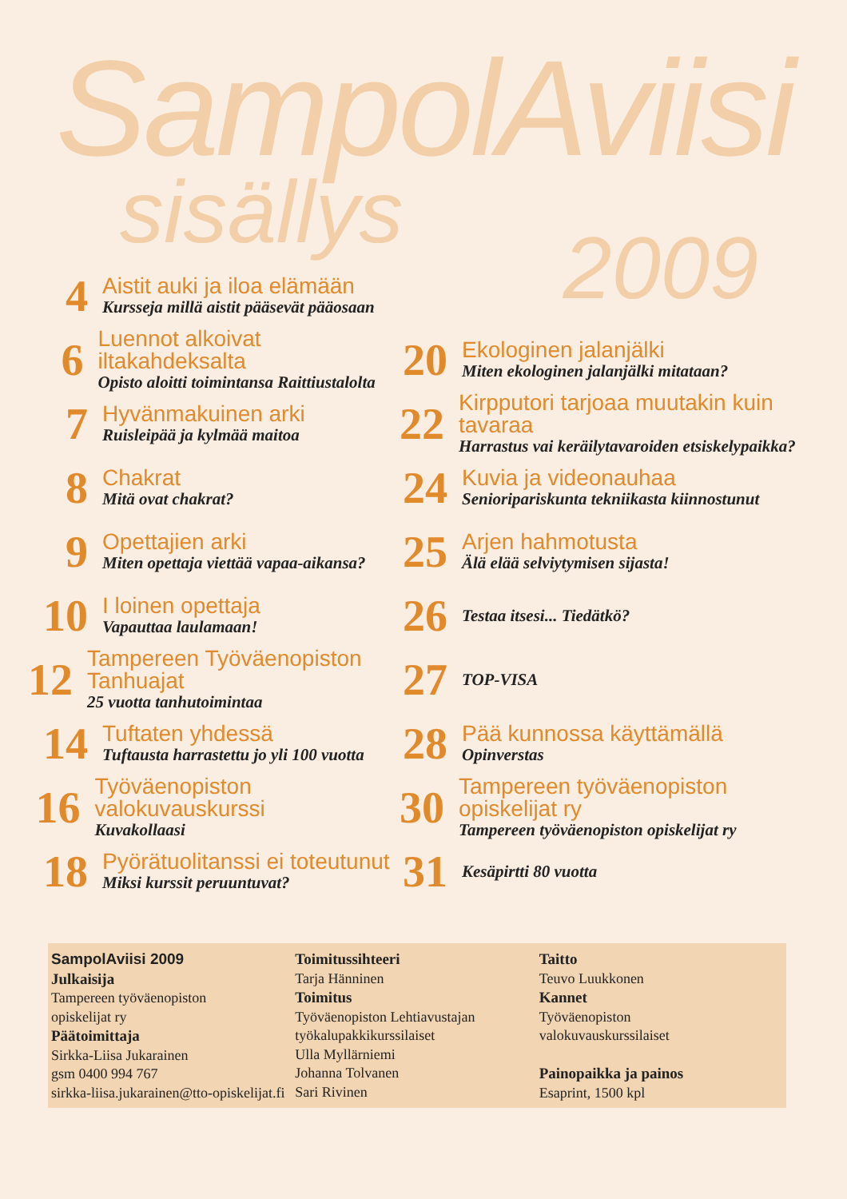SampolAviisi
sisällys
2009
4
Aistit auki ja iloa elämään
Kursseja millä aistit pääsevät pääosaan
6
Luennot alkoivat iltakahdeksalta
Opisto aloitti toimintansa Raittiustalolta
7
Hyvänmakuinen arki
Ruisleipää ja kylmää maitoa
8
Chakrat
Mitä ovat chakrat?
9
Opettajien arki
Miten opettaja viettää vapaa-aikansa?
10
I loinen opettaja
Vapauttaa laulamaan!
12
Tampereen Työväenopiston Tanhuajat
25 vuotta tanhutoimintaa
14
Tuftaten yhdessä
Tuftausta harrastettu jo yli 100 vuotta
16
Työväenopiston valokuvauskurssi
Kuvakollaasi
18
Pyörätuolitanssi ei toteutunut
Miksi kurssit peruuntuvat?
20
Ekologinen jalanjälki
Miten ekologinen jalanjälki mitataan?
22
Kirpputori tarjoaa muutakin kuin tavaraa
Harrastus vai keräilytavaroiden etsiskelypaikka?
24
Kuvia ja videonauhaa
Senioripariskunta tekniikasta kiinnostunut
25
Arjen hahmotusta
Älä elää selviytymisen sijasta!
26
Testaa itsesi... Tiedätkö?
27
TOP-VISA
28
Pää kunnossa käyttämällä
Opinverstas
30
Tampereen työväenopiston opiskelijat ry
Tampereen työväenopiston opiskelijat ry
31
Kesäpirtti 80 vuotta
SampolAviisi 2009
Julkaisija
Tampereen työväenopiston
opiskelijat ry
Päätoimittaja
Sirkka-Liisa Jukarainen
gsm 0400 994 767
sirkka-liisa.jukarainen@tto-opiskelijat.fi
Toimitussihteeri
Tarja Hänninen
Toimitus
Työväenopiston Lehtiavustajan
työkalupakkikurssilaiset
Ulla Myllärniemi
Johanna Tolvanen
Sari Rivinen
Taitto
Teuvo Luukkonen
Kannet
Työväenopiston
valokuvauskurssilaiset
Painopaikka ja painos
Esaprint, 1500 kpl